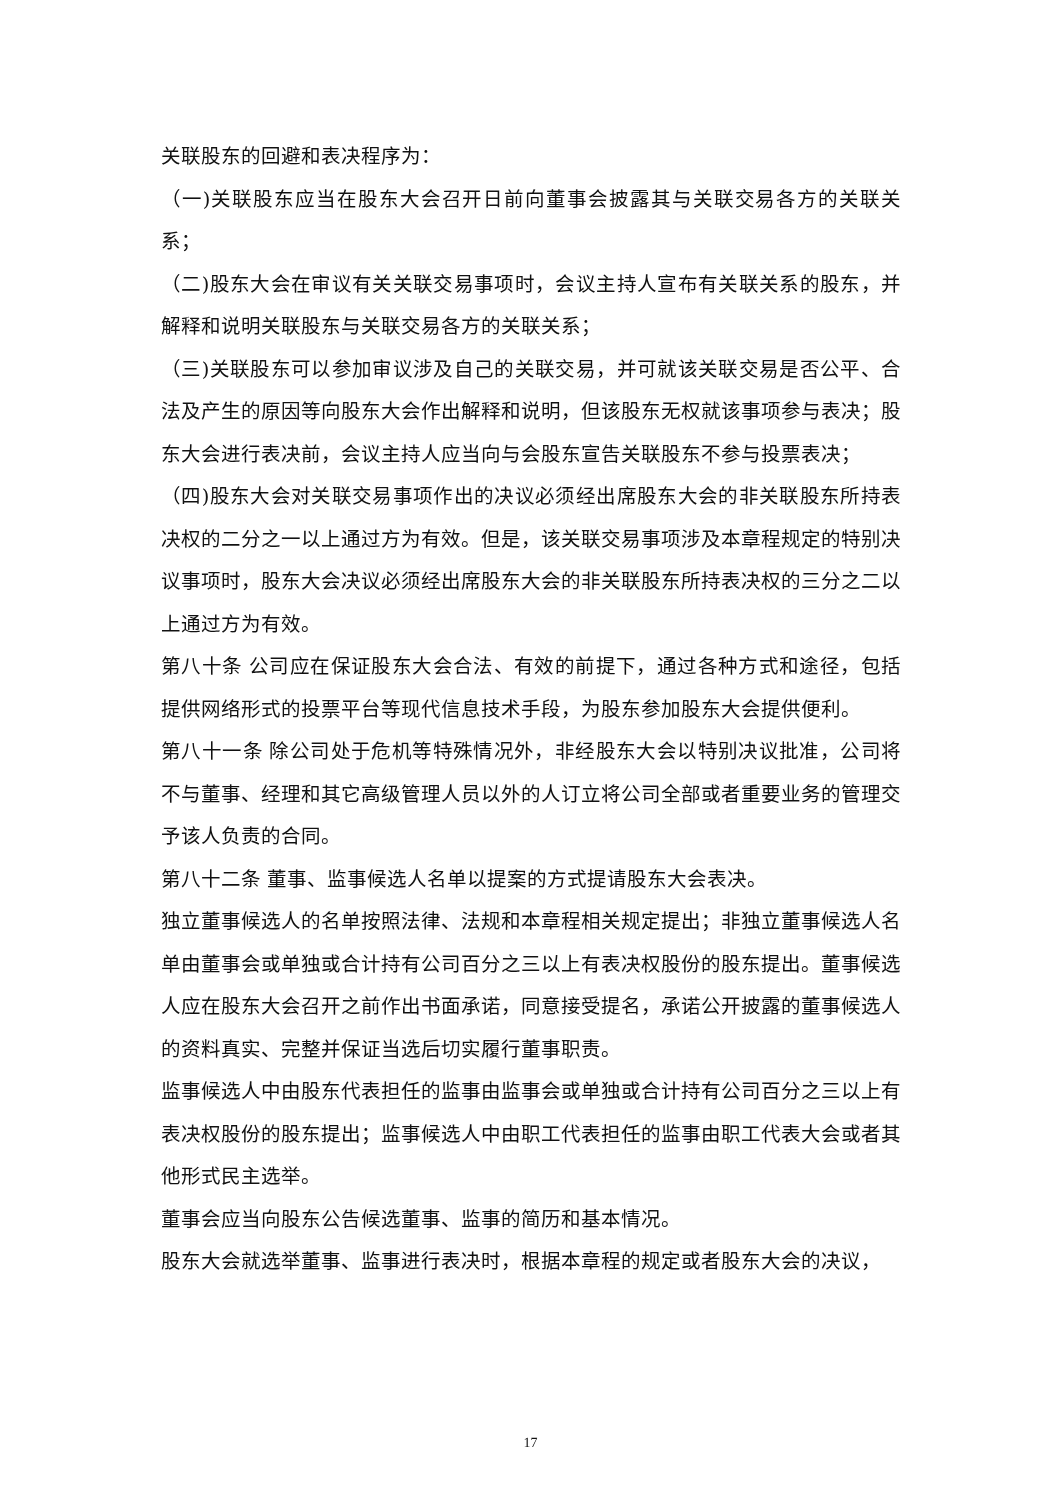关联股东的回避和表决程序为：
（一)关联股东应当在股东大会召开日前向董事会披露其与关联交易各方的关联关系；
（二)股东大会在审议有关关联交易事项时，会议主持人宣布有关联关系的股东，并解释和说明关联股东与关联交易各方的关联关系；
（三)关联股东可以参加审议涉及自己的关联交易，并可就该关联交易是否公平、合法及产生的原因等向股东大会作出解释和说明，但该股东无权就该事项参与表决；股东大会进行表决前，会议主持人应当向与会股东宣告关联股东不参与投票表决；
（四)股东大会对关联交易事项作出的决议必须经出席股东大会的非关联股东所持表决权的二分之一以上通过方为有效。但是，该关联交易事项涉及本章程规定的特别决议事项时，股东大会决议必须经出席股东大会的非关联股东所持表决权的三分之二以上通过方为有效。
第八十条 公司应在保证股东大会合法、有效的前提下，通过各种方式和途径，包括提供网络形式的投票平台等现代信息技术手段，为股东参加股东大会提供便利。
第八十一条 除公司处于危机等特殊情况外，非经股东大会以特别决议批准，公司将不与董事、经理和其它高级管理人员以外的人订立将公司全部或者重要业务的管理交予该人负责的合同。
第八十二条 董事、监事候选人名单以提案的方式提请股东大会表决。
独立董事候选人的名单按照法律、法规和本章程相关规定提出；非独立董事候选人名单由董事会或单独或合计持有公司百分之三以上有表决权股份的股东提出。董事候选人应在股东大会召开之前作出书面承诺，同意接受提名，承诺公开披露的董事候选人的资料真实、完整并保证当选后切实履行董事职责。
监事候选人中由股东代表担任的监事由监事会或单独或合计持有公司百分之三以上有表决权股份的股东提出；监事候选人中由职工代表担任的监事由职工代表大会或者其他形式民主选举。
董事会应当向股东公告候选董事、监事的简历和基本情况。
股东大会就选举董事、监事进行表决时，根据本章程的规定或者股东大会的决议，
17